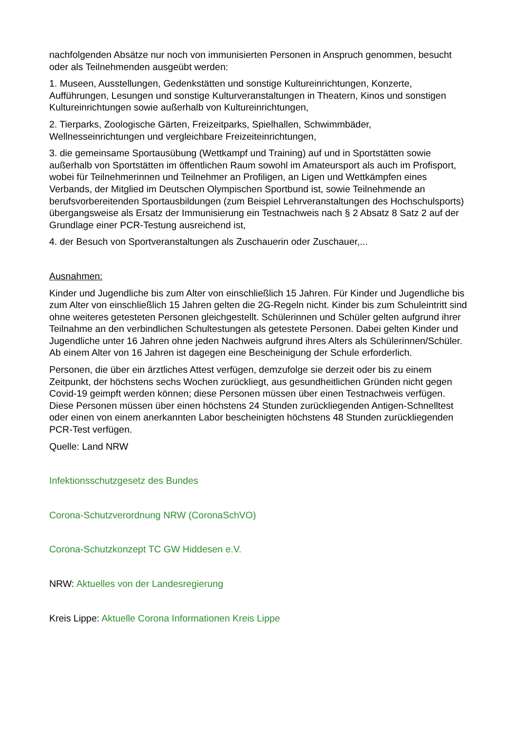nachfolgenden Absätze nur noch von immunisierten Personen in Anspruch genommen, besucht oder als Teilnehmenden ausgeübt werden:
1. Museen, Ausstellungen, Gedenkstätten und sonstige Kultureinrichtungen, Konzerte, Aufführungen, Lesungen und sonstige Kulturveranstaltungen in Theatern, Kinos und sonstigen Kultureinrichtungen sowie außerhalb von Kultureinrichtungen,
2. Tierparks, Zoologische Gärten, Freizeitparks, Spielhallen, Schwimmbäder, Wellnesseinrichtungen und vergleichbare Freizeiteinrichtungen,
3. die gemeinsame Sportausübung (Wettkampf und Training) auf und in Sportstätten sowie außerhalb von Sportstätten im öffentlichen Raum sowohl im Amateursport als auch im Profisport, wobei für Teilnehmerinnen und Teilnehmer an Profiligen, an Ligen und Wettkämpfen eines Verbands, der Mitglied im Deutschen Olympischen Sportbund ist, sowie Teilnehmende an berufsvorbereitenden Sportausbildungen (zum Beispiel Lehrveranstaltungen des Hochschulsports) übergangsweise als Ersatz der Immunisierung ein Testnachweis nach § 2 Absatz 8 Satz 2 auf der Grundlage einer PCR-Testung ausreichend ist,
4. der Besuch von Sportveranstaltungen als Zuschauerin oder Zuschauer,...
Ausnahmen:
Kinder und Jugendliche bis zum Alter von einschließlich 15 Jahren. Für Kinder und Jugendliche bis zum Alter von einschließlich 15 Jahren gelten die 2G-Regeln nicht. Kinder bis zum Schuleintritt sind ohne weiteres getesteten Personen gleichgestellt. Schülerinnen und Schüler gelten aufgrund ihrer Teilnahme an den verbindlichen Schultestungen als getestete Personen. Dabei gelten Kinder und Jugendliche unter 16 Jahren ohne jeden Nachweis aufgrund ihres Alters als Schülerinnen/Schüler. Ab einem Alter von 16 Jahren ist dagegen eine Bescheinigung der Schule erforderlich.
Personen, die über ein ärztliches Attest verfügen, demzufolge sie derzeit oder bis zu einem Zeitpunkt, der höchstens sechs Wochen zurückliegt, aus gesundheitlichen Gründen nicht gegen Covid-19 geimpft werden können; diese Personen müssen über einen Testnachweis verfügen. Diese Personen müssen über einen höchstens 24 Stunden zurückliegenden Antigen-Schnelltest oder einen von einem anerkannten Labor bescheinigten höchstens 48 Stunden zurückliegenden PCR-Test verfügen.
Quelle: Land NRW
Infektionsschutzgesetz des Bundes
Corona-Schutzverordnung NRW (CoronaSchVO)
Corona-Schutzkonzept TC GW Hiddesen e.V.
NRW: Aktuelles von der Landesregierung
Kreis Lippe: Aktuelle Corona Informationen Kreis Lippe